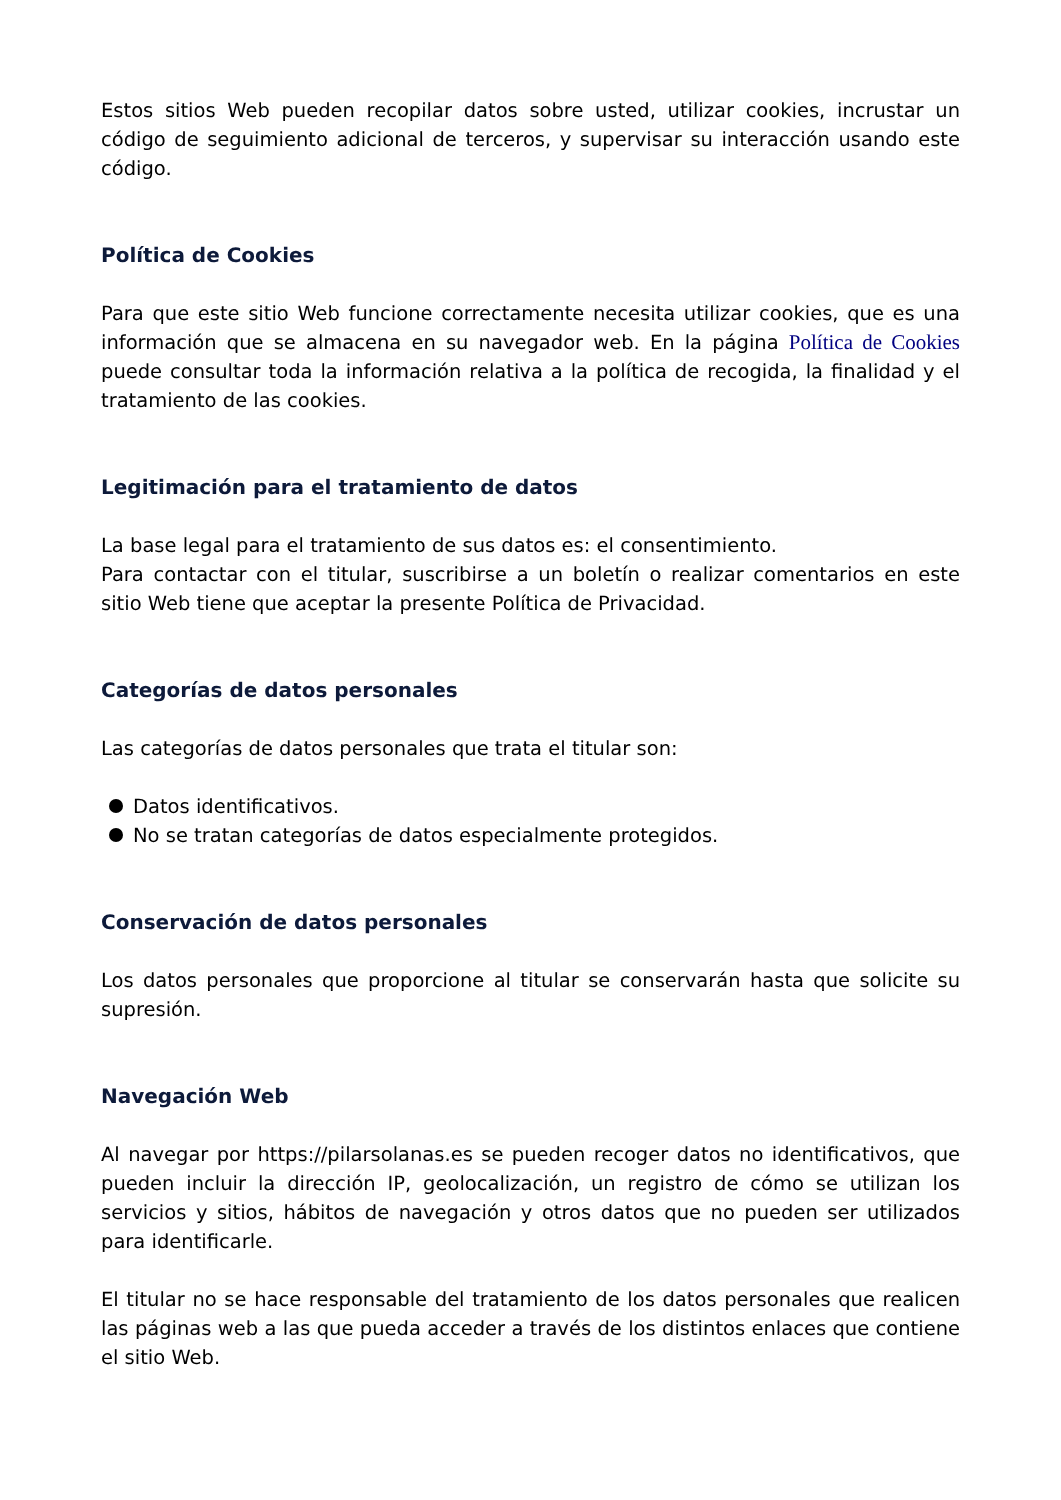Estos sitios Web pueden recopilar datos sobre usted, utilizar cookies, incrustar un código de seguimiento adicional de terceros, y supervisar su interacción usando este código.
Política de Cookies
Para que este sitio Web funcione correctamente necesita utilizar cookies, que es una información que se almacena en su navegador web. En la página Política de Cookies puede consultar toda la información relativa a la política de recogida, la finalidad y el tratamiento de las cookies.
Legitimación para el tratamiento de datos
La base legal para el tratamiento de sus datos es: el consentimiento.
Para contactar con el titular, suscribirse a un boletín o realizar comentarios en este sitio Web tiene que aceptar la presente Política de Privacidad.
Categorías de datos personales
Las categorías de datos personales que trata el titular son:
Datos identificativos.
No se tratan categorías de datos especialmente protegidos.
Conservación de datos personales
Los datos personales que proporcione al titular se conservarán hasta que solicite su supresión.
Navegación Web
Al navegar por https://pilarsolanas.es se pueden recoger datos no identificativos, que pueden incluir la dirección IP, geolocalización, un registro de cómo se utilizan los servicios y sitios, hábitos de navegación y otros datos que no pueden ser utilizados para identificarle.
El titular no se hace responsable del tratamiento de los datos personales que realicen las páginas web a las que pueda acceder a través de los distintos enlaces que contiene el sitio Web.